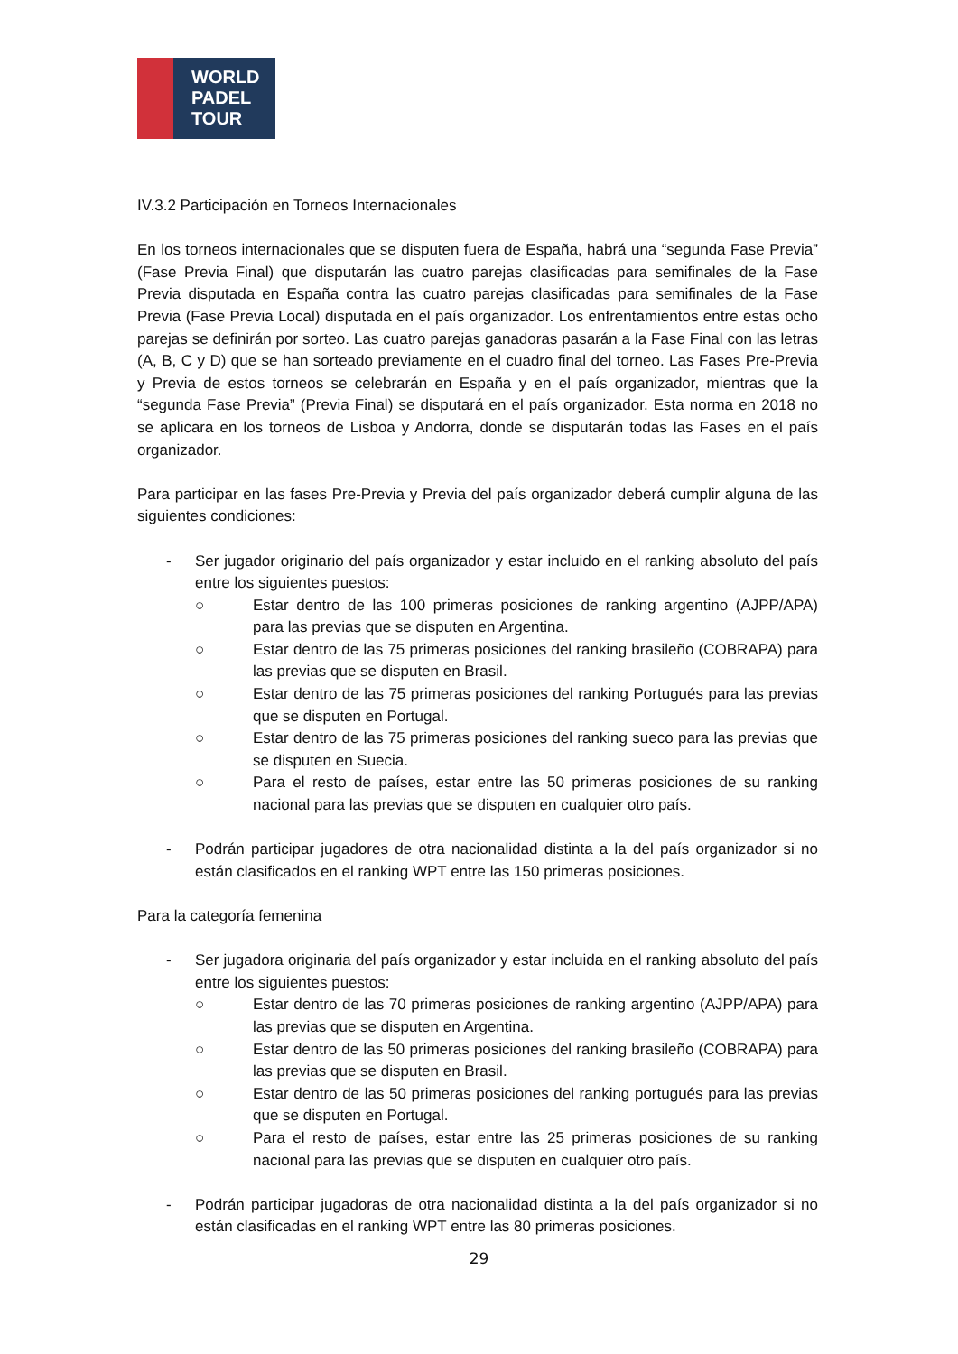WORLD
PADEL
TOUR
IV.3.2 Participación en Torneos Internacionales
En los torneos internacionales que se disputen fuera de España, habrá una “segunda Fase Previa” (Fase Previa Final) que disputarán las cuatro parejas clasificadas para semifinales de la Fase Previa disputada en España contra las cuatro parejas clasificadas para semifinales de la Fase Previa (Fase Previa Local) disputada en el país organizador. Los enfrentamientos entre estas ocho parejas se definirán por sorteo. Las cuatro parejas ganadoras pasarán a la Fase Final con las letras (A, B, C y D) que se han sorteado previamente en el cuadro final del torneo. Las Fases Pre-Previa y Previa de estos torneos se celebrarán en España y en el país organizador, mientras que la “segunda Fase Previa” (Previa Final) se disputará en el país organizador. Esta norma en 2018 no se aplicara en los torneos de Lisboa y Andorra, donde se disputarán todas las Fases en el país organizador.
Para participar en las fases Pre-Previa y Previa del país organizador deberá cumplir alguna de las siguientes condiciones:
- Ser jugador originario del país organizador y estar incluido en el ranking absoluto del país entre los siguientes puestos:
○ Estar dentro de las 100 primeras posiciones de ranking argentino (AJPP/APA) para las previas que se disputen en Argentina.
○ Estar dentro de las 75 primeras posiciones del ranking brasileño (COBRAPA) para las previas que se disputen en Brasil.
○ Estar dentro de las 75 primeras posiciones del ranking Portugués para las previas que se disputen en Portugal.
○ Estar dentro de las 75 primeras posiciones del ranking sueco para las previas que se disputen en Suecia.
○ Para el resto de países, estar entre las 50 primeras posiciones de su ranking nacional para las previas que se disputen en cualquier otro país.
- Podrán participar jugadores de otra nacionalidad distinta a la del país organizador si no están clasificados en el ranking WPT entre las 150 primeras posiciones.
Para la categoría femenina
- Ser jugadora originaria del país organizador y estar incluida en el ranking absoluto del país entre los siguientes puestos:
○ Estar dentro de las 70 primeras posiciones de ranking argentino (AJPP/APA) para las previas que se disputen en Argentina.
○ Estar dentro de las 50 primeras posiciones del ranking brasileño (COBRAPA) para las previas que se disputen en Brasil.
○ Estar dentro de las 50 primeras posiciones del ranking portugués para las previas que se disputen en Portugal.
○ Para el resto de países, estar entre las 25 primeras posiciones de su ranking nacional para las previas que se disputen en cualquier otro país.
- Podrán participar jugadoras de otra nacionalidad distinta a la del país organizador si no están clasificadas en el ranking WPT entre las 80 primeras posiciones.
29